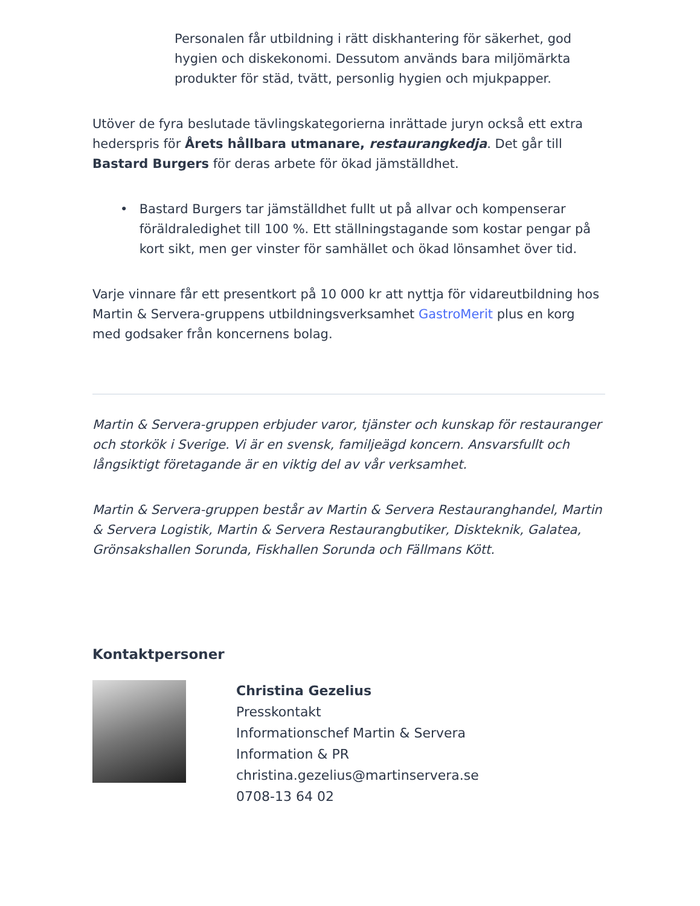Personalen får utbildning i rätt diskhantering för säkerhet, god hygien och diskekonomi. Dessutom används bara miljömärkta produkter för städ, tvätt, personlig hygien och mjukpapper.
Utöver de fyra beslutade tävlingskategorierna inrättade juryn också ett extra hederspris för Årets hållbara utmanare, restaurangkedja. Det går till Bastard Burgers för deras arbete för ökad jämställdhet.
• Bastard Burgers tar jämställdhet fullt ut på allvar och kompenserar föräldraledighet till 100 %. Ett ställningstagande som kostar pengar på kort sikt, men ger vinster för samhället och ökad lönsamhet över tid.
Varje vinnare får ett presentkort på 10 000 kr att nyttja för vidareutbildning hos Martin & Servera-gruppens utbildningsverksamhet GastroMerit plus en korg med godsaker från koncernens bolag.
Martin & Servera-gruppen erbjuder varor, tjänster och kunskap för restauranger och storkök i Sverige. Vi är en svensk, familjeägd koncern. Ansvarsfullt och långsiktigt företagande är en viktig del av vår verksamhet.
Martin & Servera-gruppen består av Martin & Servera Restauranghandel, Martin & Servera Logistik, Martin & Servera Restaurangbutiker, Diskteknik, Galatea, Grönsakshallen Sorunda, Fiskhallen Sorunda och Fällmans Kött.
Kontaktpersoner
Christina Gezelius
Presskontakt
Informationschef Martin & Servera
Information & PR
christina.gezelius@martinservera.se
0708-13 64 02